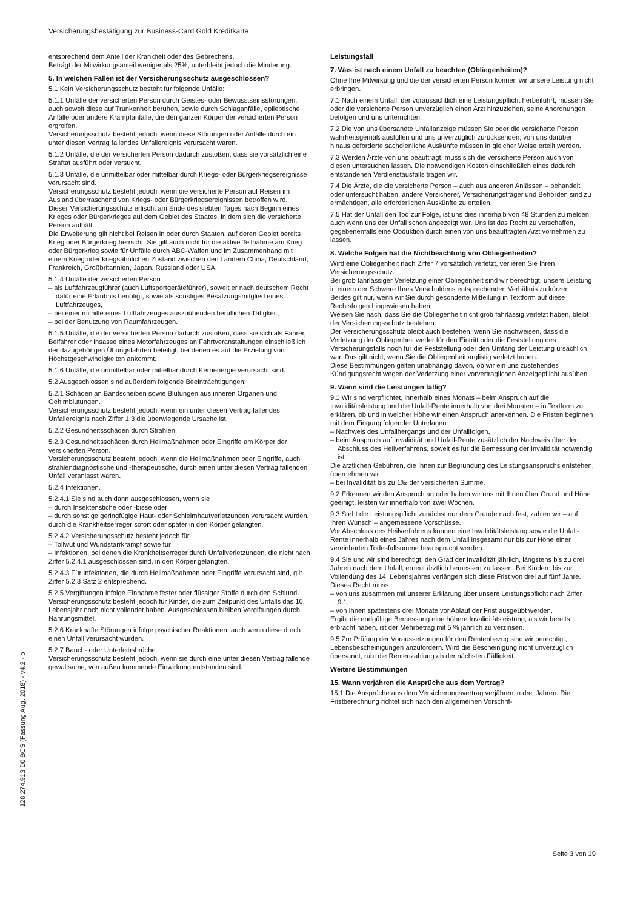Versicherungsbestätigung zur Business-Card Gold Kreditkarte
entsprechend dem Anteil der Krankheit oder des Gebrechens.
Beträgt der Mitwirkungsanteil weniger als 25%, unterbleibt jedoch die Minderung.
5. In welchen Fällen ist der Versicherungsschutz ausgeschlossen?
5.1 Kein Versicherungsschutz besteht für folgende Unfälle:
5.1.1 Unfälle der versicherten Person durch Geistes- oder Bewusstseinsstörungen, auch soweit diese auf Trunkenheit beruhen, sowie durch Schlaganfälle, epileptische Anfälle oder andere Krampfanfälle, die den ganzen Körper der versicherten Person ergreifen.
Versicherungsschutz besteht jedoch, wenn diese Störungen oder Anfälle durch ein unter diesen Vertrag fallendes Unfallereignis verursacht waren.
5.1.2 Unfälle, die der versicherten Person dadurch zustoßen, dass sie vorsätzlich eine Straftat ausführt oder versucht.
5.1.3 Unfälle, die unmittelbar oder mittelbar durch Kriegs- oder Bürgerkriegsereignisse verursacht sind.
Versicherungsschutz besteht jedoch, wenn die versicherte Person auf Reisen im Ausland überraschend von Kriegs- oder Bürgerkriegsereignissen betroffen wird.
Dieser Versicherungsschutz erlischt am Ende des siebten Tages nach Beginn eines Krieges oder Bürgerkrieges auf dem Gebiet des Staates, in dem sich die versicherte Person aufhält.
Die Erweiterung gilt nicht bei Reisen in oder durch Staaten, auf deren Gebiet bereits Krieg oder Bürgerkrieg herrscht. Sie gilt auch nicht für die aktive Teilnahme am Krieg oder Bürgerkrieg sowie für Unfälle durch ABC-Waffen und im Zusammenhang mit einem Krieg oder kriegsähnlichen Zustand zwischen den Ländern China, Deutschland, Frankreich, Großbritannien, Japan, Russland oder USA.
5.1.4 Unfälle der versicherten Person
– als Luftfahrzeugführer (auch Luftsportgeräteführer), soweit er nach deutschem Recht dafür eine Erlaubnis benötigt, sowie als sonstiges Besatzungsmitglied eines Luftfahrzeuges,
– bei einer mithilfe eines Luftfahrzeuges auszuübenden beruflichen Tätigkeit,
– bei der Benutzung von Raumfahrzeugen.
5.1.5 Unfälle, die der versicherten Person dadurch zustoßen, dass sie sich als Fahrer, Beifahrer oder Insasse eines Motorfahrzeuges an Fahrtveranstaltungen einschließlich der dazugehörigen Übungsfahrten beteiligt, bei denen es auf die Erzielung von Höchstgeschwindigkeiten ankommt.
5.1.6 Unfälle, die unmittelbar oder mittelbar durch Kernenergie verursacht sind.
5.2 Ausgeschlossen sind außerdem folgende Beeinträchtigungen:
5.2.1 Schäden an Bandscheiben sowie Blutungen aus inneren Organen und Gehirnblutungen.
Versicherungsschutz besteht jedoch, wenn ein unter diesen Vertrag fallendes Unfallereignis nach Ziffer 1.3 die überwiegende Ursache ist.
5.2.2 Gesundheitsschäden durch Strahlen.
5.2.3 Gesundheitsschäden durch Heilmaßnahmen oder Eingriffe am Körper der versicherten Person.
Versicherungsschutz besteht jedoch, wenn die Heilmaßnahmen oder Eingriffe, auch strahlendiagnostische und -therapeutische, durch einen unter diesen Vertrag fallenden Unfall veranlasst waren.
5.2.4 Infektionen.
5.2.4.1 Sie sind auch dann ausgeschlossen, wenn sie
– durch Insektenstiche oder -bisse oder
– durch sonstige geringfügige Haut- oder Schleimhautverletzungen verursacht wurden, durch die Krankheitserreger sofort oder später in den Körper gelangten.
5.2.4.2 Versicherungsschutz besteht jedoch für
– Tollwut und Wundstarrkrampf sowie für
– Infektionen, bei denen die Krankheitserreger durch Unfallverletzungen, die nicht nach Ziffer 5.2.4.1 ausgeschlossen sind, in den Körper gelangten.
5.2.4.3 Für Infektionen, die durch Heilmaßnahmen oder Eingriffe verursacht sind, gilt Ziffer 5.2.3 Satz 2 entsprechend.
5.2.5 Vergiftungen infolge Einnahme fester oder flüssiger Stoffe durch den Schlund.
Versicherungsschutz besteht jedoch für Kinder, die zum Zeitpunkt des Unfalls das 10. Lebensjahr noch nicht vollendet haben. Ausgeschlossen bleiben Vergiftungen durch Nahrungsmittel.
5.2.6 Krankhafte Störungen infolge psychischer Reaktionen, auch wenn diese durch einen Unfall verursacht wurden.
5.2.7 Bauch- oder Unterleibsbrüche.
Versicherungsschutz besteht jedoch, wenn sie durch eine unter diesen Vertrag fallende gewaltsame, von außen kommende Einwirkung entstanden sind.
Leistungsfall
7. Was ist nach einem Unfall zu beachten (Obliegenheiten)?
Ohne Ihre Mitwirkung und die der versicherten Person können wir unsere Leistung nicht erbringen.
7.1 Nach einem Unfall, der voraussichtlich eine Leistungspflicht herbeiführt, müssen Sie oder die versicherte Person unverzüglich einen Arzt hinzuziehen, seine Anordnungen befolgen und uns unterrichten.
7.2 Die von uns übersandte Unfallanzeige müssen Sie oder die versicherte Person wahrheitsgemäß ausfüllen und uns unverzüglich zurücksenden; von uns darüber hinaus geforderte sachdienliche Auskünfte müssen in gleicher Weise erteilt werden.
7.3 Werden Ärzte von uns beauftragt, muss sich die versicherte Person auch von diesen untersuchen lassen. Die notwendigen Kosten einschließlich eines dadurch entstandenen Verdienstausfalls tragen wir.
7.4 Die Ärzte, die die versicherte Person – auch aus anderen Anlässen – behandelt oder untersucht haben, andere Versicherer, Versicherungsträger und Behörden sind zu ermächtigen, alle erforderlichen Auskünfte zu erteilen.
7.5 Hat der Unfall den Tod zur Folge, ist uns dies innerhalb von 48 Stunden zu melden, auch wenn uns der Unfall schon angezeigt war. Uns ist das Recht zu verschaffen, gegebenenfalls eine Obduktion durch einen von uns beauftragten Arzt vornehmen zu lassen.
8. Welche Folgen hat die Nichtbeachtung von Obliegenheiten?
Wird eine Obliegenheit nach Ziffer 7 vorsätzlich verletzt, verlieren Sie Ihren Versicherungsschutz.
Bei grob fahrlässiger Verletzung einer Obliegenheit sind wir berechtigt, unsere Leistung in einem der Schwere Ihres Verschuldens entsprechenden Verhältnis zu kürzen.
Beides gilt nur, wenn wir Sie durch gesonderte Mitteilung in Textform auf diese Rechtsfolgen hingewiesen haben.
Weisen Sie nach, dass Sie die Obliegenheit nicht grob fahrlässig verletzt haben, bleibt der Versicherungsschutz bestehen.
Der Versicherungsschutz bleibt auch bestehen, wenn Sie nachweisen, dass die Verletzung der Obliegenheit weder für den Eintritt oder die Feststellung des Versicherungsfalls noch für die Feststellung oder den Umfang der Leistung ursächlich war. Das gilt nicht, wenn Sie die Obliegenheit arglistig verletzt haben.
Diese Bestimmungen gelten unabhängig davon, ob wir ein uns zustehendes Kündigungsrecht wegen der Verletzung einer vorvertraglichen Anzeigepflicht ausüben.
9. Wann sind die Leistungen fällig?
9.1 Wir sind verpflichtet, innerhalb eines Monats – beim Anspruch auf die Invaliditätsleistung und die Unfall-Rente innerhalb von drei Monaten – in Textform zu erklären, ob und in welcher Höhe wir einen Anspruch anerkennen. Die Fristen beginnen mit dem Eingang folgender Unterlagen:
– Nachweis des Unfallhergangs und der Unfallfolgen,
– beim Anspruch auf Invalidität und Unfall-Rente zusätzlich der Nachweis über den Abschluss des Heilverfahrens, soweit es für die Bemessung der Invalidität notwendig ist.
Die ärztlichen Gebühren, die Ihnen zur Begründung des Leistungsanspruchs entstehen, übernehmen wir
– bei Invalidität bis zu 1‰ der versicherten Summe.
9.2 Erkennen wir den Anspruch an oder haben wir uns mit Ihnen über Grund und Höhe geeinigt, leisten wir innerhalb von zwei Wochen.
9.3 Steht die Leistungspflicht zunächst nur dem Grunde nach fest, zahlen wir – auf Ihren Wunsch – angemessene Vorschüsse.
Vor Abschluss des Heilverfahrens können eine Invaliditätsleistung sowie die Unfall-Rente innerhalb eines Jahres nach dem Unfall insgesamt nur bis zur Höhe einer vereinbarten Todesfallsumme beansprucht werden.
9.4 Sie und wir sind berechtigt, den Grad der Invalidität jährlich, längstens bis zu drei Jahren nach dem Unfall, erneut ärztlich bemessen zu lassen. Bei Kindern bis zur Vollendung des 14. Lebensjahres verlängert sich diese Frist von drei auf fünf Jahre. Dieses Recht muss
– von uns zusammen mit unserer Erklärung über unsere Leistungspflicht nach Ziffer 9.1,
– von Ihnen spätestens drei Monate vor Ablauf der Frist ausgeübt werden.
Ergibt die endgültige Bemessung eine höhere Invaliditätsleistung, als wir bereits erbracht haben, ist der Mehrbetrag mit 5 % jährlich zu verzinsen.
9.5 Zur Prüfung der Voraussetzungen für den Rentenbezug sind wir berechtigt, Lebensbescheinigungen anzufordern. Wird die Bescheinigung nicht unverzüglich übersandt, ruht die Rentenzahlung ab der nächsten Fälligkeit.
Weitere Bestimmungen
15. Wann verjähren die Ansprüche aus dem Vertrag?
15.1 Die Ansprüche aus dem Versicherungsvertrag verjähren in drei Jahren. Die Fristberechnung richtet sich nach den allgemeinen Vorschrif-
128 274.913 D0 BCS (Fassung Aug. 2018) - v4.2 - o
Seite 3 von 19